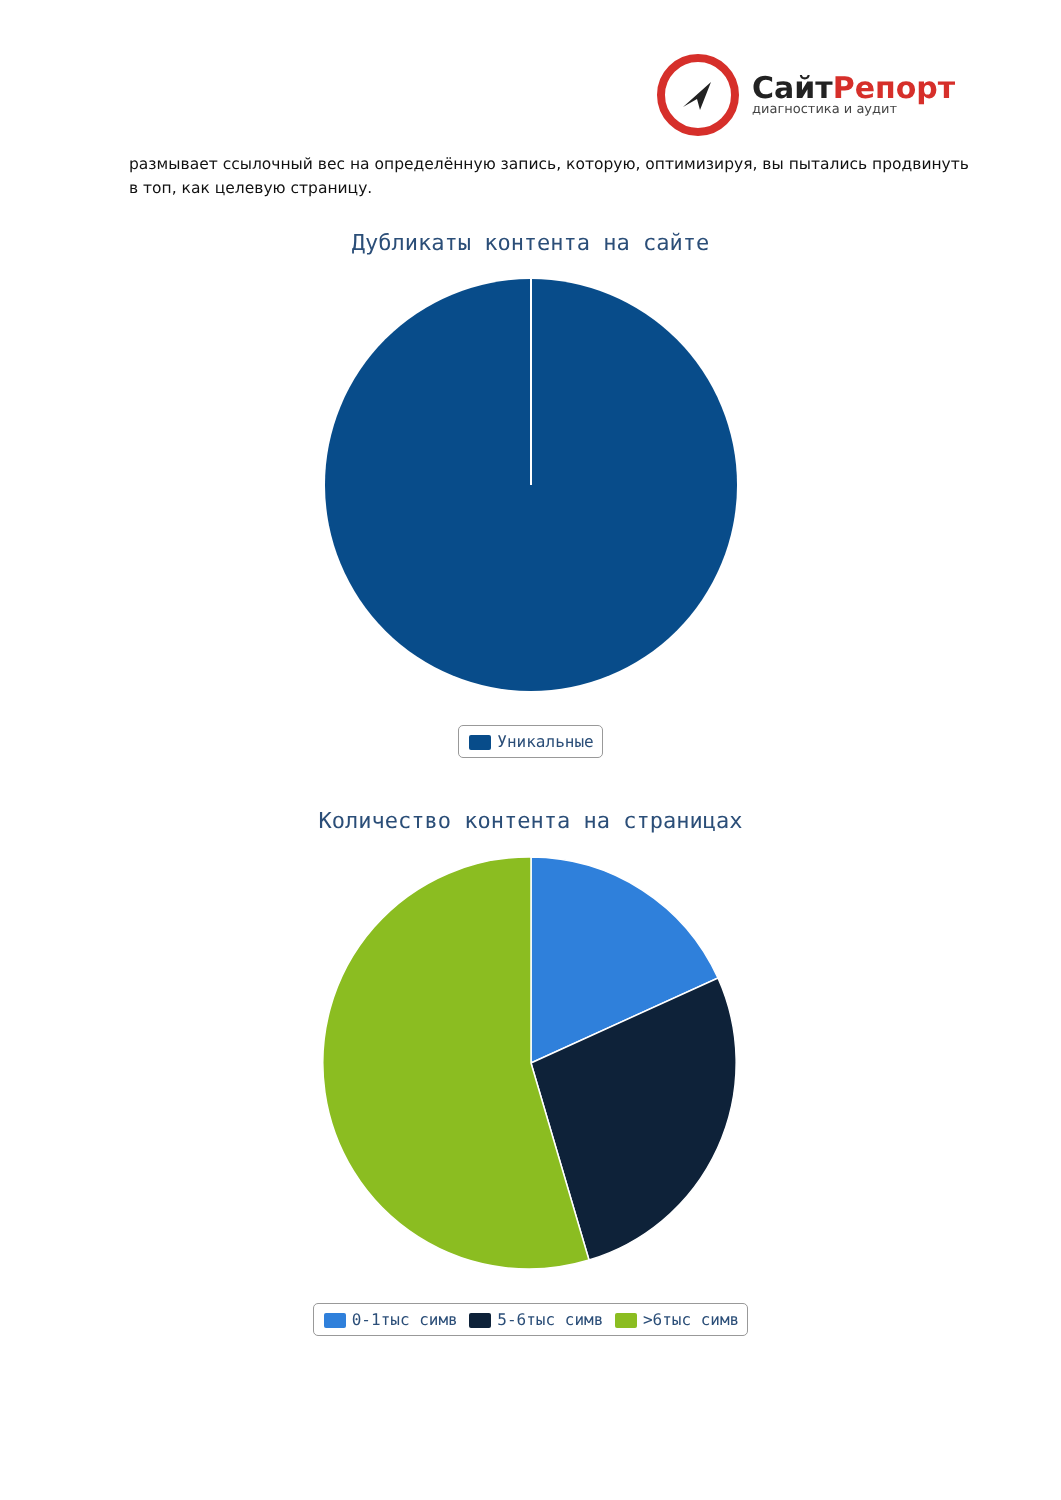СайтРепорт
диагностика и аудит
размывает ссылочный вес на определённую запись, которую, оптимизируя, вы пытались продвинуть в топ, как целевую страницу.
Дубликаты контента на сайте
Уникальные
Количество контента на страницах
0-1тыс симв 5-6тыс симв >6тыс симв